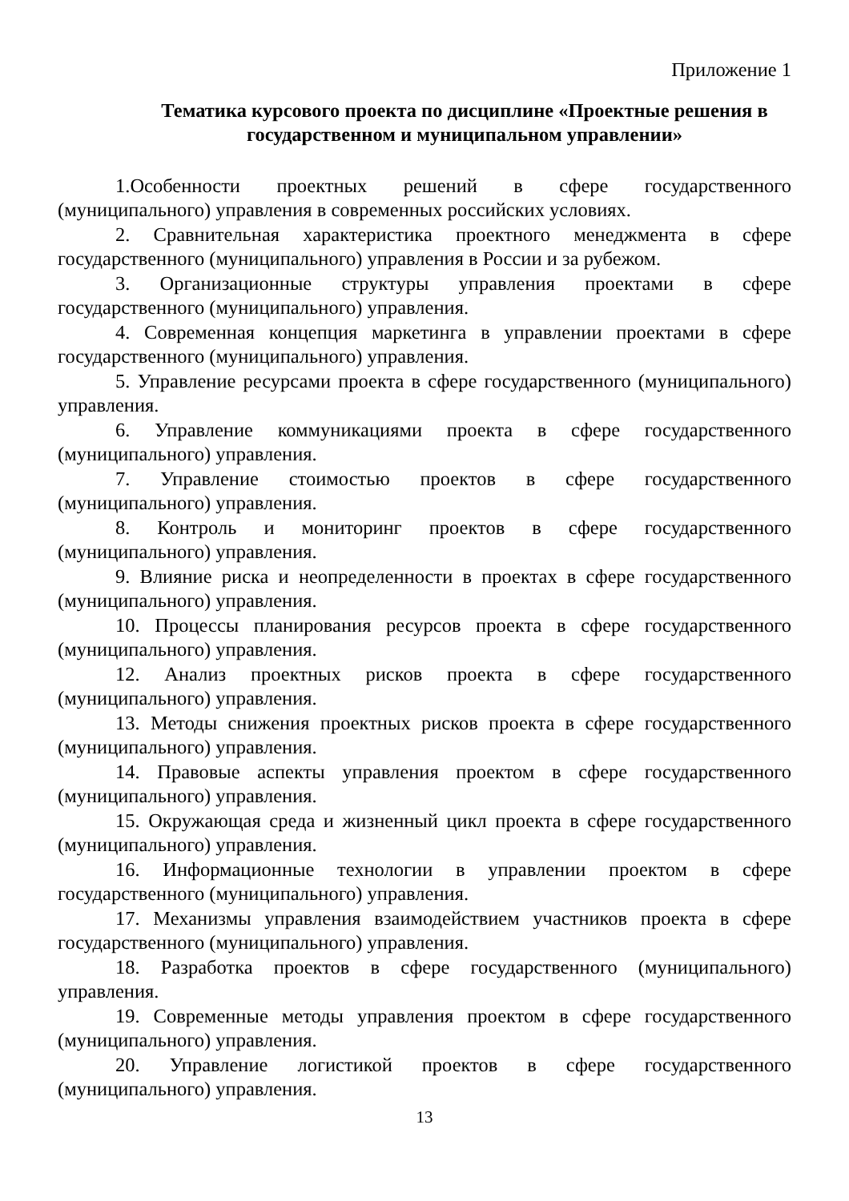Приложение 1
Тематика курсового проекта по дисциплине «Проектные решения в государственном и муниципальном управлении»
1.Особенности проектных решений в сфере государственного (муниципального) управления в современных российских условиях.
2. Сравнительная характеристика проектного менеджмента в сфере государственного (муниципального) управления в России и за рубежом.
3. Организационные структуры управления проектами в сфере государственного (муниципального) управления.
4. Современная концепция маркетинга в управлении проектами в сфере государственного (муниципального) управления.
5. Управление ресурсами проекта в сфере государственного (муниципального) управления.
6. Управление коммуникациями проекта в сфере государственного (муниципального) управления.
7. Управление стоимостью проектов в сфере государственного (муниципального) управления.
8. Контроль и мониторинг проектов в сфере государственного (муниципального) управления.
9. Влияние риска и неопределенности в проектах в сфере государственного (муниципального) управления.
10. Процессы планирования ресурсов проекта в сфере государственного (муниципального) управления.
12. Анализ проектных рисков проекта в сфере государственного (муниципального) управления.
13. Методы снижения проектных рисков проекта в сфере государственного (муниципального) управления.
14. Правовые аспекты управления проектом в сфере государственного (муниципального) управления.
15. Окружающая среда и жизненный цикл проекта в сфере государственного (муниципального) управления.
16. Информационные технологии в управлении проектом в сфере государственного (муниципального) управления.
17. Механизмы управления взаимодействием участников проекта в сфере государственного (муниципального) управления.
18. Разработка проектов в сфере государственного (муниципального) управления.
19. Современные методы управления проектом в сфере государственного (муниципального) управления.
20. Управление логистикой проектов в сфере государственного (муниципального) управления.
13